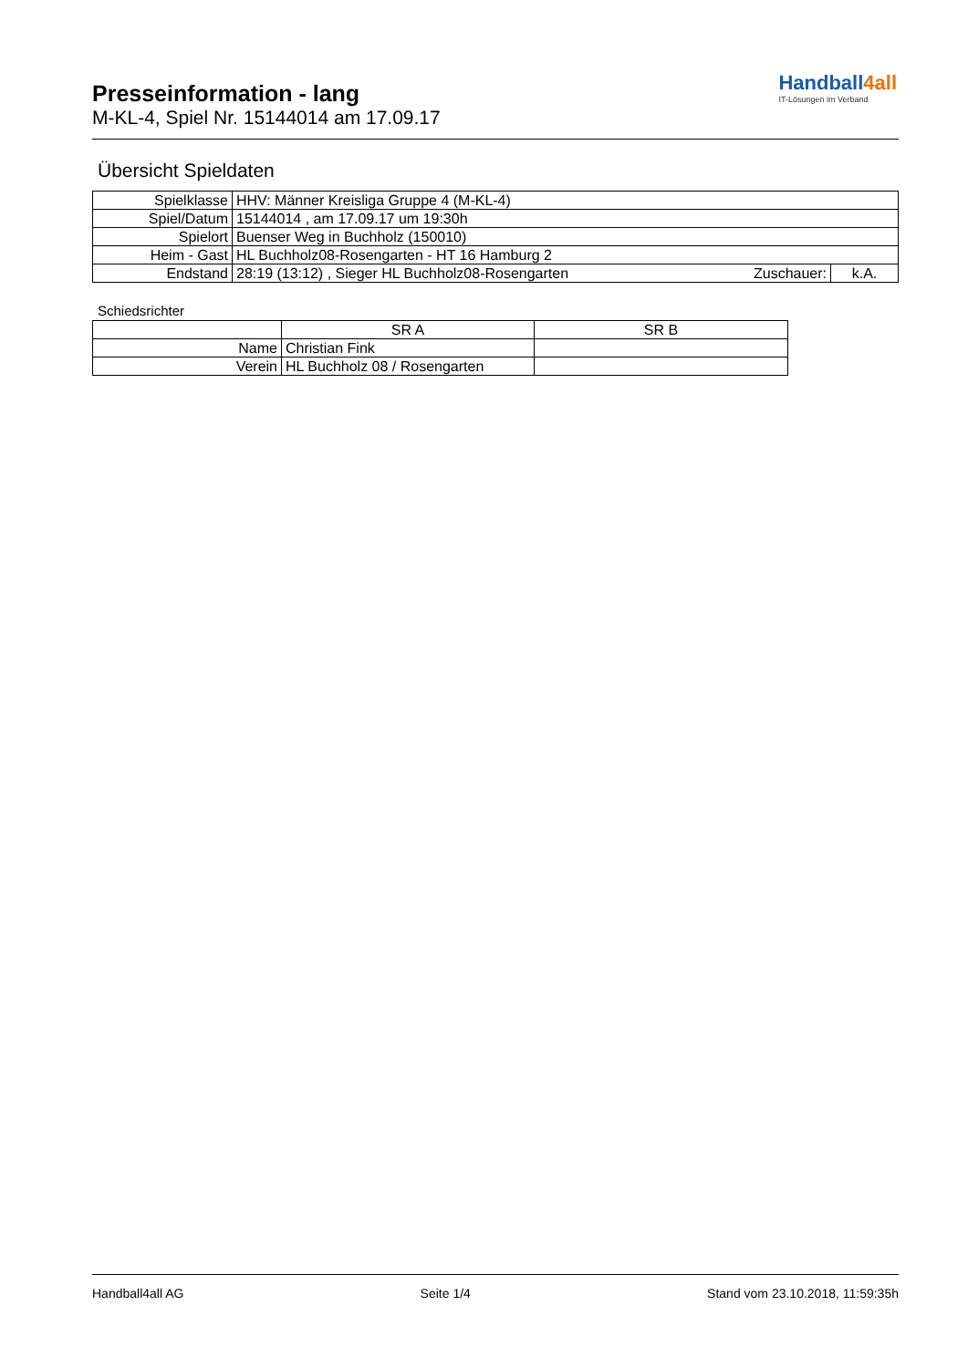Presseinformation - lang
M-KL-4, Spiel Nr. 15144014 am 17.09.17
Handball4all
IT-Lösungen im Verband
Übersicht Spieldaten
| Spielklasse | HHV: Männer Kreisliga Gruppe 4 (M-KL-4) | | |
| Spiel/Datum | 15144014 , am 17.09.17 um 19:30h | | |
| Spielort | Buenser Weg in Buchholz (150010) | | |
| Heim - Gast | HL Buchholz08-Rosengarten - HT 16 Hamburg 2 | | |
| Endstand | 28:19 (13:12) , Sieger HL Buchholz08-Rosengarten | Zuschauer: | k.A. |
Schiedsrichter
| | SR A | SR B |
| Name | Christian Fink | |
| Verein | HL Buchholz 08 / Rosengarten | |
Handball4all AG Seite 1/4 Stand vom 23.10.2018, 11:59:35h